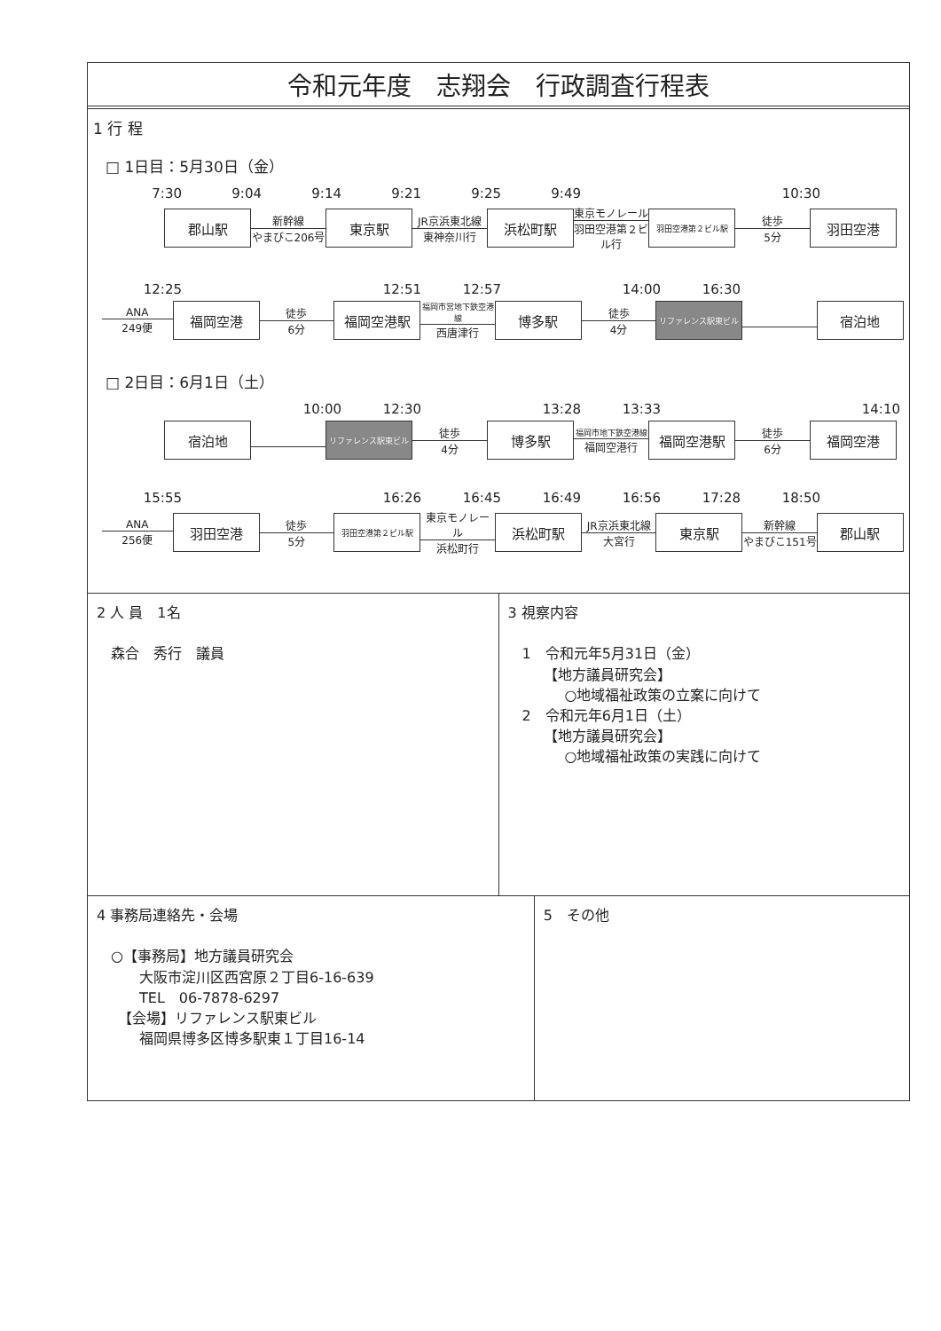令和元年度　志翔会　行政調査行程表
1 行 程
□ 1日目：5月30日（金）
7:30 9:04 9:14 9:21 9:25 9:49 10:30
郡山駅
新幹線
やまびこ206号
東京駅
JR京浜東北線
東神奈川行
浜松町駅
東京モノレール
羽田空港第２ビル行
羽田空港第２ビル駅
徒歩
5分
羽田空港
12:25 12:51 12:57 14:00 16:30
ANA
249便
福岡空港
徒歩
6分
福岡空港駅
福岡市営地下鉄空港線
西唐津行
博多駅
徒歩
4分
リファレンス駅東ビル
宿泊地
□ 2日目：6月1日（土）
10:00 12:30 13:28 13:33 14:10
宿泊地
リファレンス駅東ビル
徒歩
4分
博多駅
福岡市地下鉄空港線
福岡空港行
福岡空港駅
徒歩
6分
福岡空港
15:55 16:26 16:45 16:49 16:56 17:28 18:50
ANA
256便
羽田空港
徒歩
5分
羽田空港第２ビル駅
東京モノレール
浜松町行
浜松町駅
JR京浜東北線
大宮行
東京駅
新幹線
やまびこ151号
郡山駅
2 人 員　1名
　森合　秀行　議員
3 視察内容
　1　令和元年5月31日（金）
　　　【地方議員研究会】
　　　　○地域福祉政策の立案に向けて
　2　令和元年6月1日（土）
　　　【地方議員研究会】
　　　　○地域福祉政策の実践に向けて
4 事務局連絡先・会場
　○【事務局】地方議員研究会
　　　大阪市淀川区西宮原２丁目6-16-639
　　　TEL　06-7878-6297
　　【会場】リファレンス駅東ビル
　　　福岡県博多区博多駅東１丁目16-14
5　その他